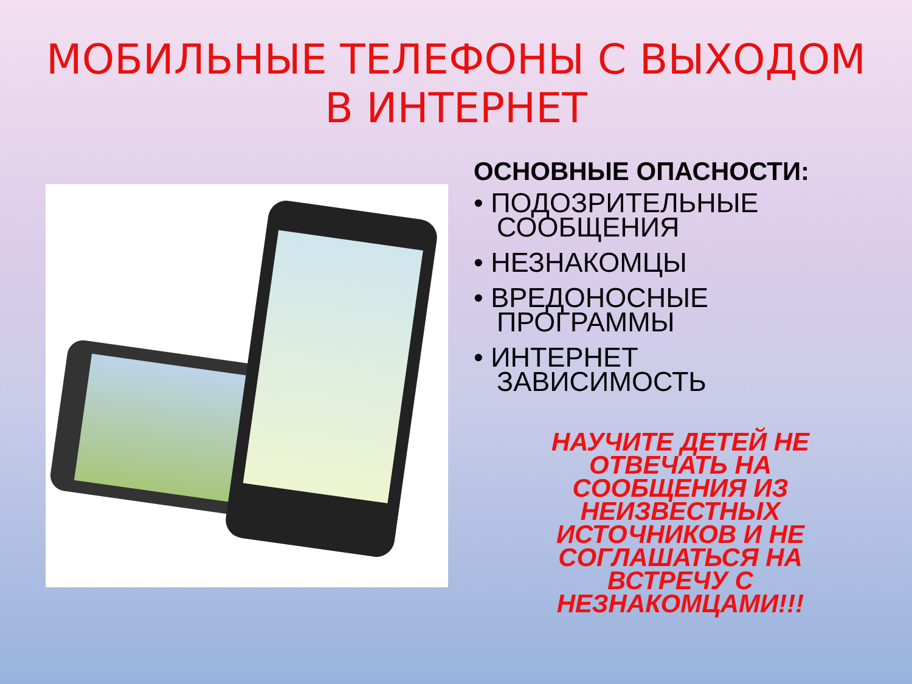МОБИЛЬНЫЕ ТЕЛЕФОНЫ С ВЫХОДОМ
В ИНТЕРНЕТ
ОСНОВНЫЕ ОПАСНОСТИ:
• ПОДОЗРИТЕЛЬНЫЕ СООБЩЕНИЯ
• НЕЗНАКОМЦЫ
• ВРЕДОНОСНЫЕ ПРОГРАММЫ
• ИНТЕРНЕТ ЗАВИСИМОСТЬ
НАУЧИТЕ ДЕТЕЙ НЕ ОТВЕЧАТЬ НА СООБЩЕНИЯ ИЗ НЕИЗВЕСТНЫХ ИСТОЧНИКОВ И НЕ СОГЛАШАТЬСЯ НА ВСТРЕЧУ С НЕЗНАКОМЦАМИ!!!